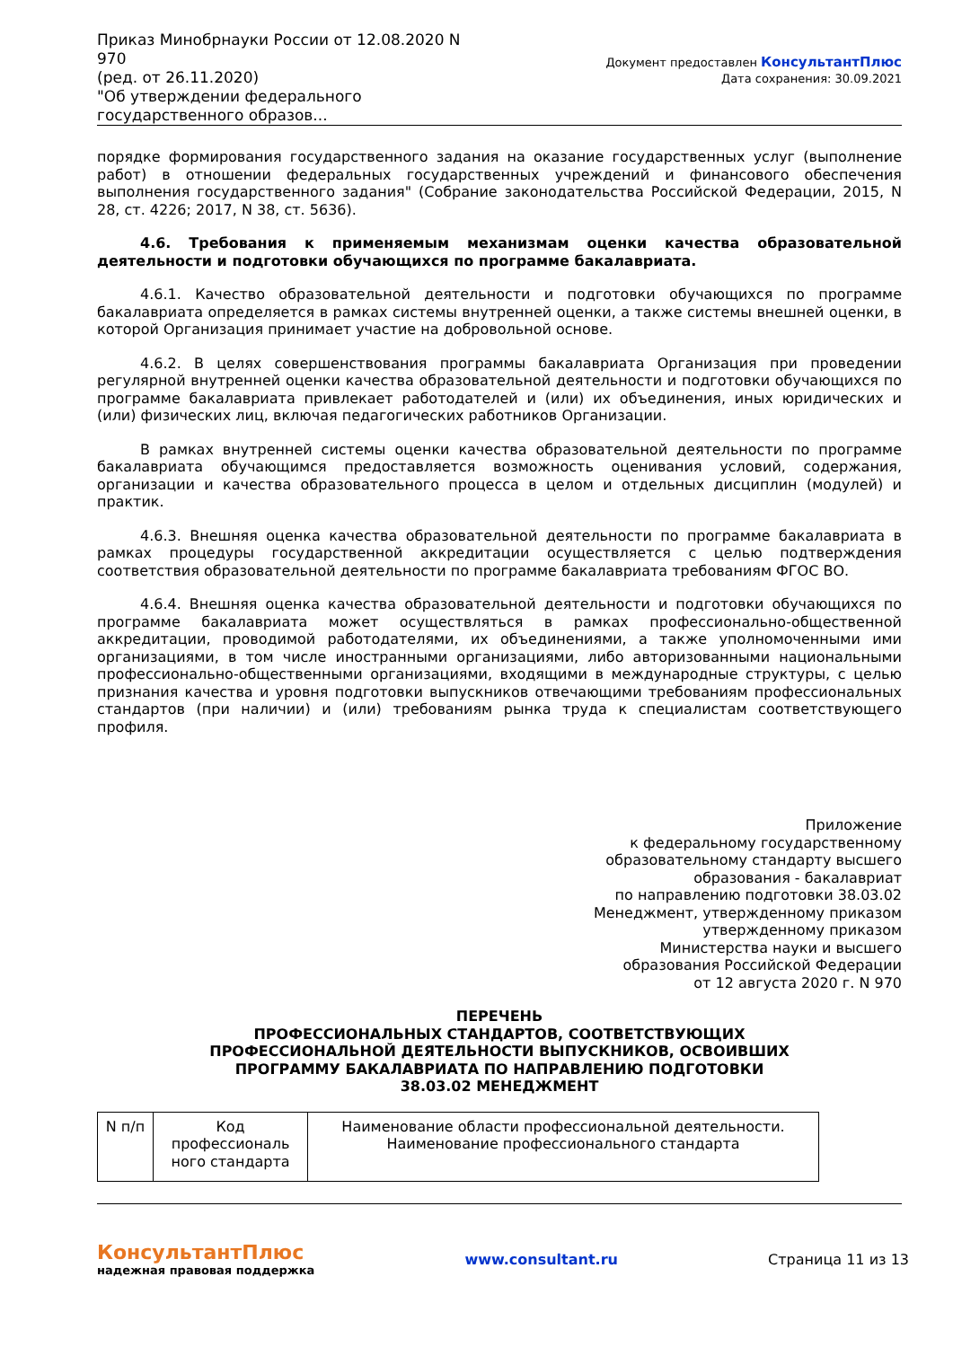Приказ Минобрнауки России от 12.08.2020 N 970
(ред. от 26.11.2020)
"Об утверждении федерального государственного образов...
Документ предоставлен КонсультантПлюс
Дата сохранения: 30.09.2021
порядке формирования государственного задания на оказание государственных услуг (выполнение работ) в отношении федеральных государственных учреждений и финансового обеспечения выполнения государственного задания" (Собрание законодательства Российской Федерации, 2015, N 28, ст. 4226; 2017, N 38, ст. 5636).
4.6. Требования к применяемым механизмам оценки качества образовательной деятельности и подготовки обучающихся по программе бакалавриата.
4.6.1. Качество образовательной деятельности и подготовки обучающихся по программе бакалавриата определяется в рамках системы внутренней оценки, а также системы внешней оценки, в которой Организация принимает участие на добровольной основе.
4.6.2. В целях совершенствования программы бакалавриата Организация при проведении регулярной внутренней оценки качества образовательной деятельности и подготовки обучающихся по программе бакалавриата привлекает работодателей и (или) их объединения, иных юридических и (или) физических лиц, включая педагогических работников Организации.
В рамках внутренней системы оценки качества образовательной деятельности по программе бакалавриата обучающимся предоставляется возможность оценивания условий, содержания, организации и качества образовательного процесса в целом и отдельных дисциплин (модулей) и практик.
4.6.3. Внешняя оценка качества образовательной деятельности по программе бакалавриата в рамках процедуры государственной аккредитации осуществляется с целью подтверждения соответствия образовательной деятельности по программе бакалавриата требованиям ФГОС ВО.
4.6.4. Внешняя оценка качества образовательной деятельности и подготовки обучающихся по программе бакалавриата может осуществляться в рамках профессионально-общественной аккредитации, проводимой работодателями, их объединениями, а также уполномоченными ими организациями, в том числе иностранными организациями, либо авторизованными национальными профессионально-общественными организациями, входящими в международные структуры, с целью признания качества и уровня подготовки выпускников отвечающими требованиям профессиональных стандартов (при наличии) и (или) требованиям рынка труда к специалистам соответствующего профиля.
Приложение
к федеральному государственному
образовательному стандарту высшего
образования - бакалавриат
по направлению подготовки 38.03.02
Менеджмент, утвержденному приказом
утвержденному приказом
Министерства науки и высшего
образования Российской Федерации
от 12 августа 2020 г. N 970
ПЕРЕЧЕНЬ
ПРОФЕССИОНАЛЬНЫХ СТАНДАРТОВ, СООТВЕТСТВУЮЩИХ
ПРОФЕССИОНАЛЬНОЙ ДЕЯТЕЛЬНОСТИ ВЫПУСКНИКОВ, ОСВОИВШИХ
ПРОГРАММУ БАКАЛАВРИАТА ПО НАПРАВЛЕНИЮ ПОДГОТОВКИ
38.03.02 МЕНЕДЖМЕНТ
| N п/п | Код профессиональ ного стандарта | Наименование области профессиональной деятельности. Наименование профессионального стандарта |
КонсультантПлюс
надежная правовая поддержка
www.consultant.ru Страница 11 из 13